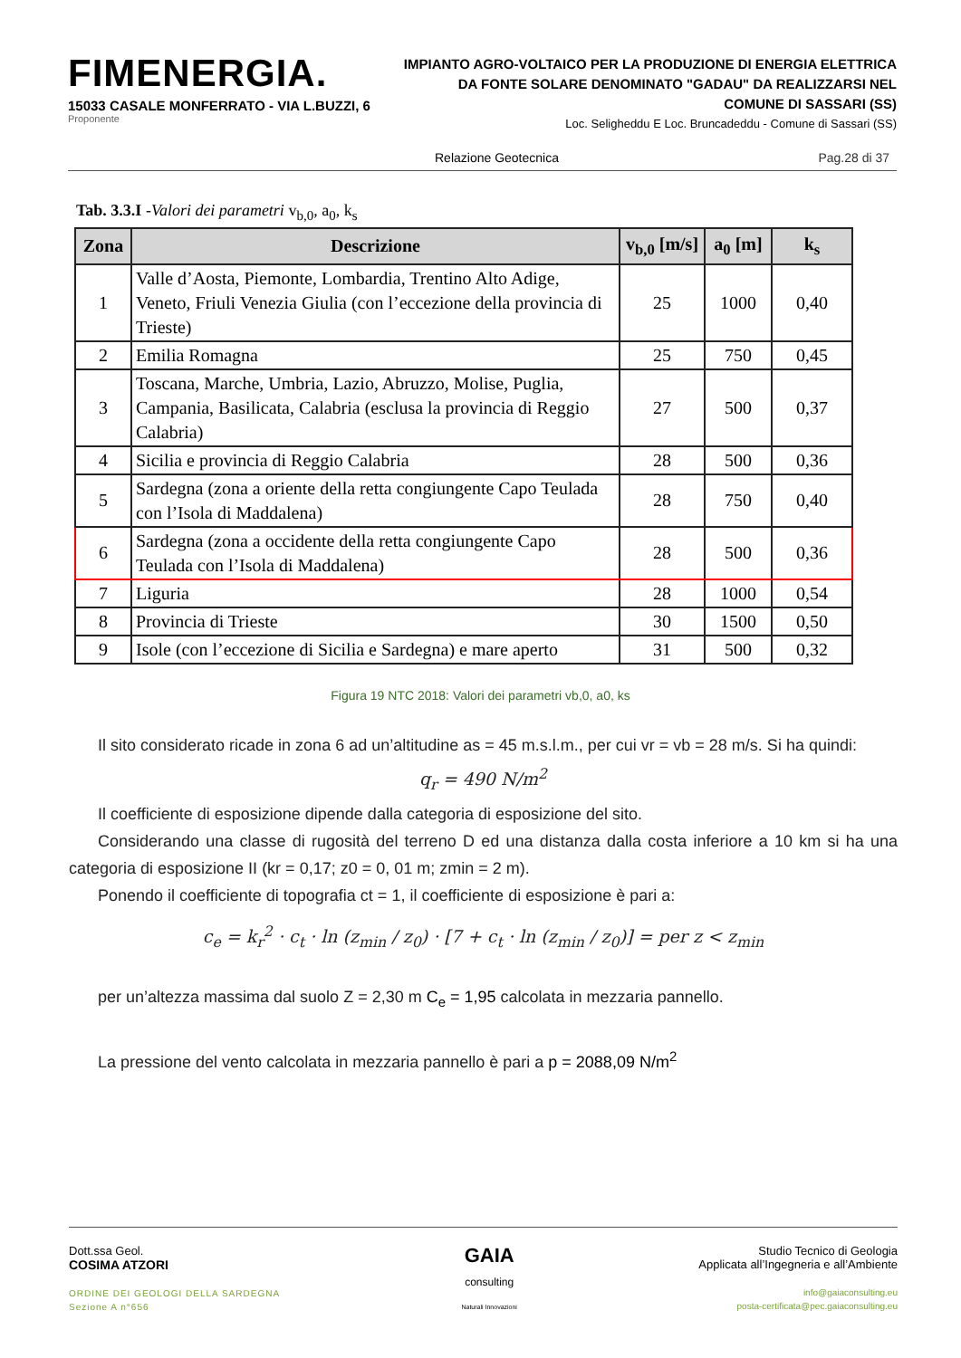FIMENERGIA.
15033 CASALE MONFERRATO - VIA L.BUZZI, 6
Proponente
IMPIANTO AGRO-VOLTAICO PER LA PRODUZIONE DI ENERGIA ELETTRICA
DA FONTE SOLARE DENOMINATO "GADAU" DA REALIZZARSI NEL
COMUNE DI SASSARI (SS)
Loc. Seligheddu E Loc. Bruncadeddu - Comune di Sassari (SS)
Relazione Geotecnica Pag.28 di 37
Tab. 3.3.I -Valori dei parametri v<sub>b,0</sub>, a<sub>0</sub>, k<sub>s</sub>
| Zona | Descrizione | v<sub>b,0</sub> [m/s] | a<sub>0</sub> [m] | k<sub>s</sub> |
| --- | --- | --- | --- | --- |
| 1 | Valle d’Aosta, Piemonte, Lombardia, Trentino Alto Adige, Veneto, Friuli Venezia Giulia (con l’eccezione della provincia di Trieste) | 25 | 1000 | 0,40 |
| 2 | Emilia Romagna | 25 | 750 | 0,45 |
| 3 | Toscana, Marche, Umbria, Lazio, Abruzzo, Molise, Puglia, Campania, Basilicata, Calabria (esclusa la provincia di Reggio Calabria) | 27 | 500 | 0,37 |
| 4 | Sicilia e provincia di Reggio Calabria | 28 | 500 | 0,36 |
| 5 | Sardegna (zona a oriente della retta congiungente Capo Teulada con l’Isola di Maddalena) | 28 | 750 | 0,40 |
| 6 | Sardegna (zona a occidente della retta congiungente Capo Teulada con l’Isola di Maddalena) | 28 | 500 | 0,36 |
| 7 | Liguria | 28 | 1000 | 0,54 |
| 8 | Provincia di Trieste | 30 | 1500 | 0,50 |
| 9 | Isole (con l’eccezione di Sicilia e Sardegna) e mare aperto | 31 | 500 | 0,32 |
Figura 19 NTC 2018: Valori dei parametri vb,0, a0, ks
Il sito considerato ricade in zona 6 ad un’altitudine as = 45 m.s.l.m., per cui vr = vb = 28 m/s. Si ha quindi:
q<sub>r</sub> = 490 N/m<sup>2</sup>
Il coefficiente di esposizione dipende dalla categoria di esposizione del sito.
Considerando una classe di rugosità del terreno D ed una distanza dalla costa inferiore a 10 km si ha una categoria di esposizione II (kr = 0,17; z0 = 0, 01 m; zmin = 2 m).
Ponendo il coefficiente di topografia ct = 1, il coefficiente di esposizione è pari a:
c<sub>e</sub> = k<sub>r</sub><sup>2</sup> · c<sub>t</sub> · ln (z<sub>min</sub> / z<sub>0</sub>) · [7 + c<sub>t</sub> · ln (z<sub>min</sub> / z<sub>0</sub>)] = per z < z<sub>min</sub>
per un’altezza massima dal suolo Z = 2,30 m C<sub>e</sub> = 1,95 calcolata in mezzaria pannello.
La pressione del vento calcolata in mezzaria pannello è pari a p = 2088,09 N/m<sup>2</sup>
Dott.ssa Geol.
COSIMA ATZORI
ORDINE DEI GEOLOGI DELLA SARDEGNA
Sezione A n°656
GAIA
consulting
Naturali Innovazioni
Studio Tecnico di Geologia
Applicata all’Ingegneria e all’Ambiente
info@gaiaconsulting.eu
posta-certificata@pec.gaiaconsulting.eu